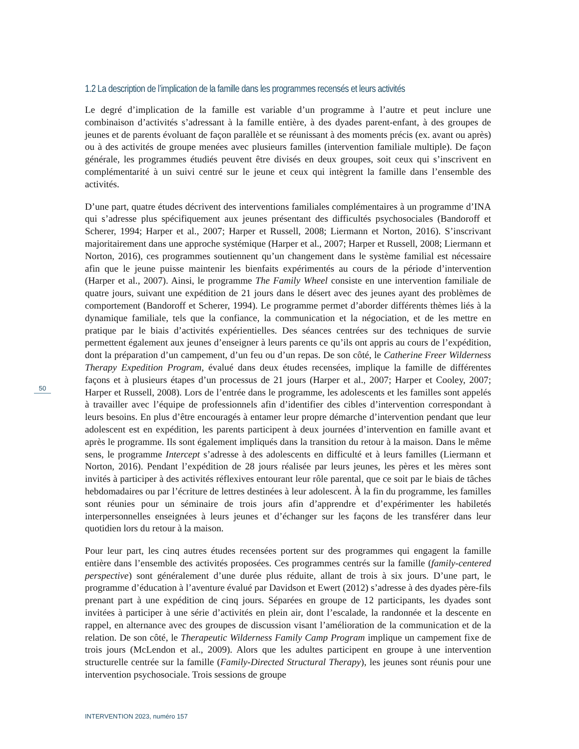1.2 La description de l’implication de la famille dans les programmes recensés et leurs activités
Le degré d’implication de la famille est variable d’un programme à l’autre et peut inclure une combinaison d’activités s’adressant à la famille entière, à des dyades parent-enfant, à des groupes de jeunes et de parents évoluant de façon parallèle et se réunissant à des moments précis (ex. avant ou après) ou à des activités de groupe menées avec plusieurs familles (intervention familiale multiple). De façon générale, les programmes étudiés peuvent être divisés en deux groupes, soit ceux qui s’inscrivent en complémentarité à un suivi centré sur le jeune et ceux qui intègrent la famille dans l’ensemble des activités.
D’une part, quatre études décrivent des interventions familiales complémentaires à un programme d’INA qui s’adresse plus spécifiquement aux jeunes présentant des difficultés psychosociales (Bandoroff et Scherer, 1994; Harper et al., 2007; Harper et Russell, 2008; Liermann et Norton, 2016). S’inscrivant majoritairement dans une approche systémique (Harper et al., 2007; Harper et Russell, 2008; Liermann et Norton, 2016), ces programmes soutiennent qu’un changement dans le système familial est nécessaire afin que le jeune puisse maintenir les bienfaits expérimentés au cours de la période d’intervention (Harper et al., 2007). Ainsi, le programme The Family Wheel consiste en une intervention familiale de quatre jours, suivant une expédition de 21 jours dans le désert avec des jeunes ayant des problèmes de comportement (Bandoroff et Scherer, 1994). Le programme permet d’aborder différents thèmes liés à la dynamique familiale, tels que la confiance, la communication et la négociation, et de les mettre en pratique par le biais d’activités expérientielles. Des séances centrées sur des techniques de survie permettent également aux jeunes d’enseigner à leurs parents ce qu’ils ont appris au cours de l’expédition, dont la préparation d’un campement, d’un feu ou d’un repas. De son côté, le Catherine Freer Wilderness Therapy Expedition Program, évalué dans deux études recensées, implique la famille de différentes façons et à plusieurs étapes d’un processus de 21 jours (Harper et al., 2007; Harper et Cooley, 2007; Harper et Russell, 2008). Lors de l’entrée dans le programme, les adolescents et les familles sont appelés à travailler avec l’équipe de professionnels afin d’identifier des cibles d’intervention correspondant à leurs besoins. En plus d’être encouragés à entamer leur propre démarche d’intervention pendant que leur adolescent est en expédition, les parents participent à deux journées d’intervention en famille avant et après le programme. Ils sont également impliqués dans la transition du retour à la maison. Dans le même sens, le programme Intercept s’adresse à des adolescents en difficulté et à leurs familles (Liermann et Norton, 2016). Pendant l’expédition de 28 jours réalisée par leurs jeunes, les pères et les mères sont invités à participer à des activités réflexives entourant leur rôle parental, que ce soit par le biais de tâches hebdomadaires ou par l’écriture de lettres destinées à leur adolescent. À la fin du programme, les familles sont réunies pour un séminaire de trois jours afin d’apprendre et d’expérimenter les habiletés interpersonnelles enseignées à leurs jeunes et d’échanger sur les façons de les transférer dans leur quotidien lors du retour à la maison.
Pour leur part, les cinq autres études recensées portent sur des programmes qui engagent la famille entière dans l’ensemble des activités proposées. Ces programmes centrés sur la famille (family-centered perspective) sont généralement d’une durée plus réduite, allant de trois à six jours. D’une part, le programme d’éducation à l’aventure évalué par Davidson et Ewert (2012) s’adresse à des dyades père-fils prenant part à une expédition de cinq jours. Séparées en groupe de 12 participants, les dyades sont invitées à participer à une série d’activités en plein air, dont l’escalade, la randonnée et la descente en rappel, en alternance avec des groupes de discussion visant l’amélioration de la communication et de la relation. De son côté, le Therapeutic Wilderness Family Camp Program implique un campement fixe de trois jours (McLendon et al., 2009). Alors que les adultes participent en groupe à une intervention structurelle centrée sur la famille (Family-Directed Structural Therapy), les jeunes sont réunis pour une intervention psychosociale. Trois sessions de groupe
50
INTERVENTION 2023, numéro 157